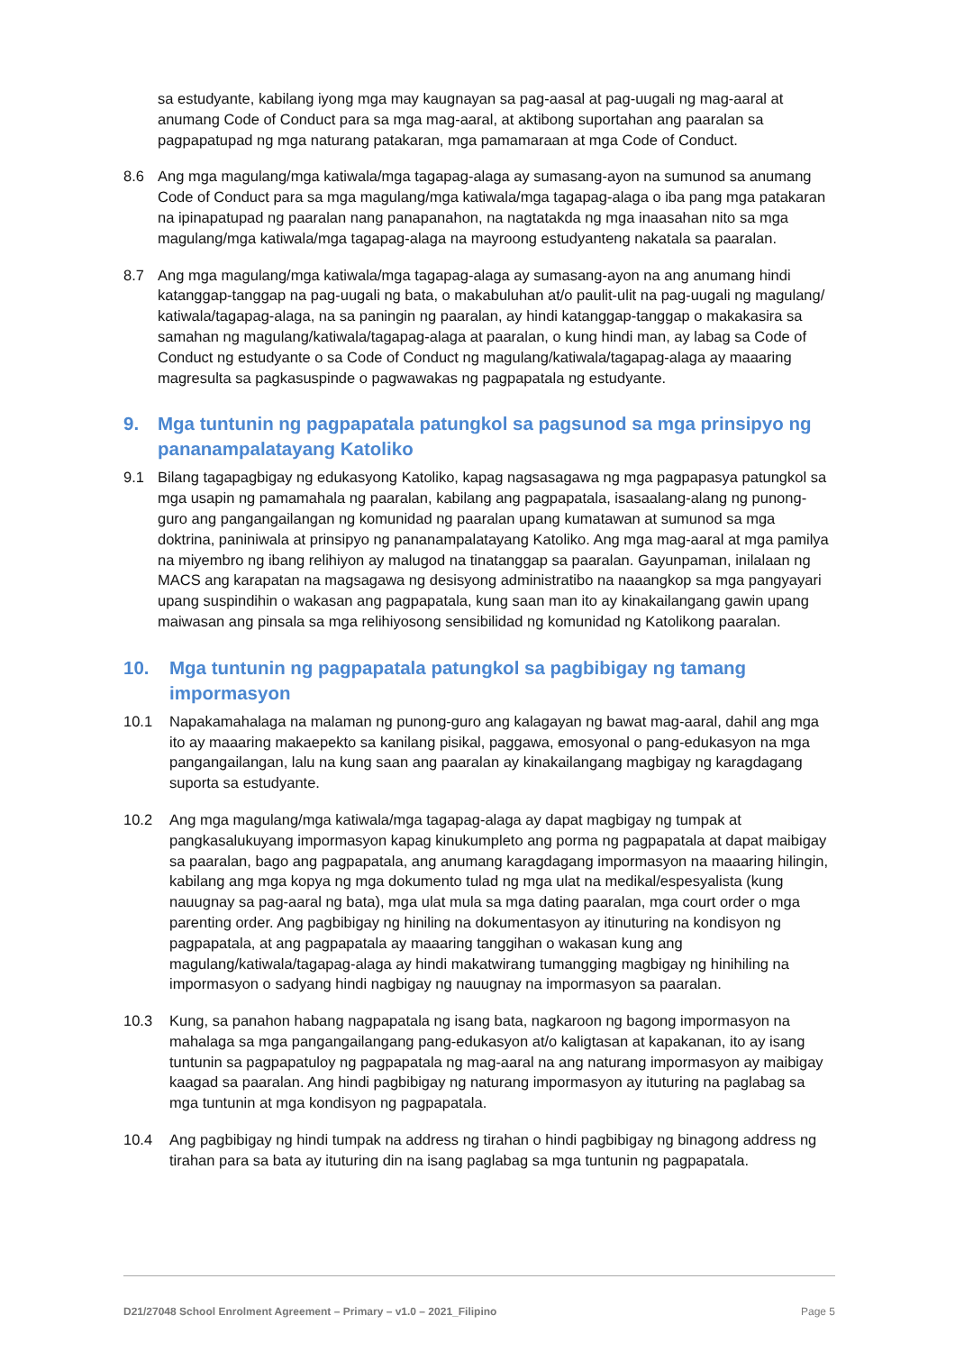sa estudyante, kabilang iyong mga may kaugnayan sa pag-aasal at pag-uugali ng mag-aaral at anumang Code of Conduct para sa mga mag-aaral, at aktibong suportahan ang paaralan sa pagpapatupad ng mga naturang patakaran, mga pamamaraan at mga Code of Conduct.
8.6 Ang mga magulang/mga katiwala/mga tagapag-alaga ay sumasang-ayon na sumunod sa anumang Code of Conduct para sa mga magulang/mga katiwala/mga tagapag-alaga o iba pang mga patakaran na ipinapatupad ng paaralan nang panapanahon, na nagtatakda ng mga inaasahan nito sa mga magulang/mga katiwala/mga tagapag-alaga na mayroong estudyanteng nakatala sa paaralan.
8.7 Ang mga magulang/mga katiwala/mga tagapag-alaga ay sumasang-ayon na ang anumang hindi katanggap-tanggap na pag-uugali ng bata, o makabuluhan at/o paulit-ulit na pag-uugali ng magulang/ katiwala/tagapag-alaga, na sa paningin ng paaralan, ay hindi katanggap-tanggap o makakasira sa samahan ng magulang/katiwala/tagapag-alaga at paaralan, o kung hindi man, ay labag sa Code of Conduct ng estudyante o sa Code of Conduct ng magulang/katiwala/tagapag-alaga ay maaaring magresulta sa pagkasuspinde o pagwawakas ng pagpapatala ng estudyante.
9. Mga tuntunin ng pagpapatala patungkol sa pagsunod sa mga prinsipyo ng pananampalatayang Katoliko
9.1 Bilang tagapagbigay ng edukasyong Katoliko, kapag nagsasagawa ng mga pagpapasya patungkol sa mga usapin ng pamamahala ng paaralan, kabilang ang pagpapatala, isasaalang-alang ng punong-guro ang pangangailangan ng komunidad ng paaralan upang kumatawan at sumunod sa mga doktrina, paniniwala at prinsipyo ng pananampalatayang Katoliko. Ang mga mag-aaral at mga pamilya na miyembro ng ibang relihiyon ay malugod na tinatanggap sa paaralan. Gayunpaman, inilalaan ng MACS ang karapatan na magsagawa ng desisyong administratibo na naaangkop sa mga pangyayari upang suspindihin o wakasan ang pagpapatala, kung saan man ito ay kinakailangang gawin upang maiwasan ang pinsala sa mga relihiyosong sensibilidad ng komunidad ng Katolikong paaralan.
10. Mga tuntunin ng pagpapatala patungkol sa pagbibigay ng tamang impormasyon
10.1 Napakamahalaga na malaman ng punong-guro ang kalagayan ng bawat mag-aaral, dahil ang mga ito ay maaaring makaepekto sa kanilang pisikal, paggawa, emosyonal o pang-edukasyon na mga pangangailangan, lalu na kung saan ang paaralan ay kinakailangang magbigay ng karagdagang suporta sa estudyante.
10.2 Ang mga magulang/mga katiwala/mga tagapag-alaga ay dapat magbigay ng tumpak at pangkasalukuyang impormasyon kapag kinukumpleto ang porma ng pagpapatala at dapat maibigay sa paaralan, bago ang pagpapatala, ang anumang karagdagang impormasyon na maaaring hilingin, kabilang ang mga kopya ng mga dokumento tulad ng mga ulat na medikal/espesyalista (kung nauugnay sa pag-aaral ng bata), mga ulat mula sa mga dating paaralan, mga court order o mga parenting order. Ang pagbibigay ng hiniling na dokumentasyon ay itinuturing na kondisyon ng pagpapatala, at ang pagpapatala ay maaaring tanggihan o wakasan kung ang magulang/katiwala/tagapag-alaga ay hindi makatwirang tumangging magbigay ng hinihiling na impormasyon o sadyang hindi nagbigay ng nauugnay na impormasyon sa paaralan.
10.3 Kung, sa panahon habang nagpapatala ng isang bata, nagkaroon ng bagong impormasyon na mahalaga sa mga pangangailangang pang-edukasyon at/o kaligtasan at kapakanan, ito ay isang tuntunin sa pagpapatuloy ng pagpapatala ng mag-aaral na ang naturang impormasyon ay maibigay kaagad sa paaralan. Ang hindi pagbibigay ng naturang impormasyon ay ituturing na paglabag sa mga tuntunin at mga kondisyon ng pagpapatala.
10.4 Ang pagbibigay ng hindi tumpak na address ng tirahan o hindi pagbibigay ng binagong address ng tirahan para sa bata ay ituturing din na isang paglabag sa mga tuntunin ng pagpapatala.
D21/27048 School Enrolment Agreement – Primary – v1.0 – 2021_Filipino Page 5